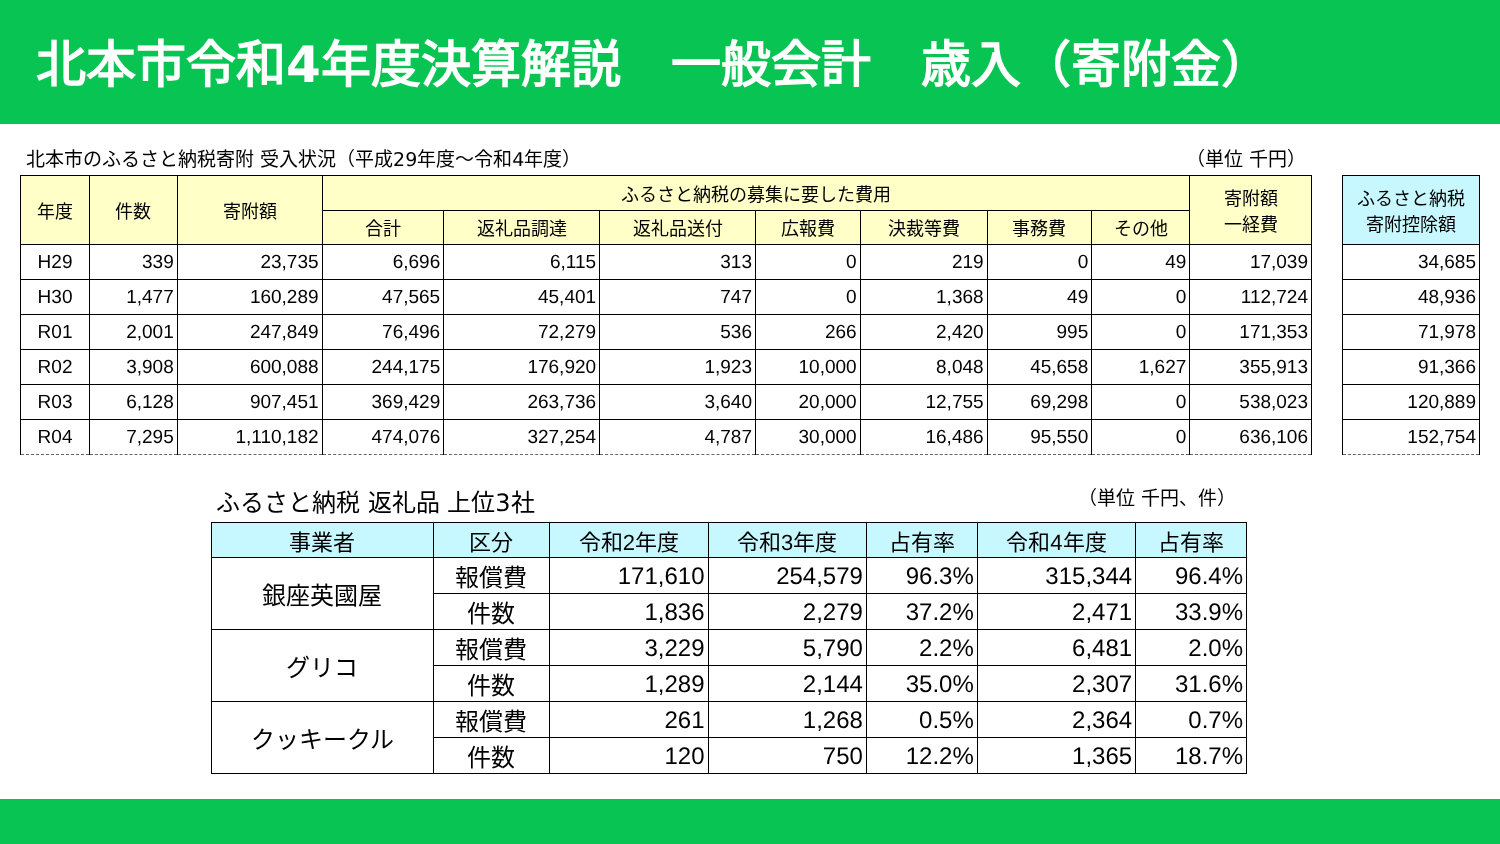北本市令和4年度決算解説　一般会計　歳入（寄附金）
北本市のふるさと納税寄附 受入状況（平成29年度～令和4年度） （単位 千円）
| 年度 | 件数 | 寄附額 | ふるさと納税の募集に要した費用 | | | | | | | 寄附額 一経費 |
| --- | --- | --- | --- | --- | --- | --- | --- | --- | --- | --- |
| | | | 合計 | 返礼品調達 | 返礼品送付 | 広報費 | 決裁等費 | 事務費 | その他 | |
| H29 | 339 | 23,735 | 6,696 | 6,115 | 313 | 0 | 219 | 0 | 49 | 17,039 |
| H30 | 1,477 | 160,289 | 47,565 | 45,401 | 747 | 0 | 1,368 | 49 | 0 | 112,724 |
| R01 | 2,001 | 247,849 | 76,496 | 72,279 | 536 | 266 | 2,420 | 995 | 0 | 171,353 |
| R02 | 3,908 | 600,088 | 244,175 | 176,920 | 1,923 | 10,000 | 8,048 | 45,658 | 1,627 | 355,913 |
| R03 | 6,128 | 907,451 | 369,429 | 263,736 | 3,640 | 20,000 | 12,755 | 69,298 | 0 | 538,023 |
| R04 | 7,295 | 1,110,182 | 474,076 | 327,254 | 4,787 | 30,000 | 16,486 | 95,550 | 0 | 636,106 |
| ふるさと納税 寄附控除額 |
| --- |
| 34,685 |
| 48,936 |
| 71,978 |
| 91,366 |
| 120,889 |
| 152,754 |
ふるさと納税 返礼品 上位3社 （単位 千円、件）
| 事業者 | 区分 | 令和2年度 | 令和3年度 | 占有率 | 令和4年度 | 占有率 |
| --- | --- | --- | --- | --- | --- | --- |
| 銀座英國屋 | 報償費 | 171,610 | 254,579 | 96.3% | 315,344 | 96.4% |
| | 件数 | 1,836 | 2,279 | 37.2% | 2,471 | 33.9% |
| グリコ | 報償費 | 3,229 | 5,790 | 2.2% | 6,481 | 2.0% |
| | 件数 | 1,289 | 2,144 | 35.0% | 2,307 | 31.6% |
| クッキークル | 報償費 | 261 | 1,268 | 0.5% | 2,364 | 0.7% |
| | 件数 | 120 | 750 | 12.2% | 1,365 | 18.7% |